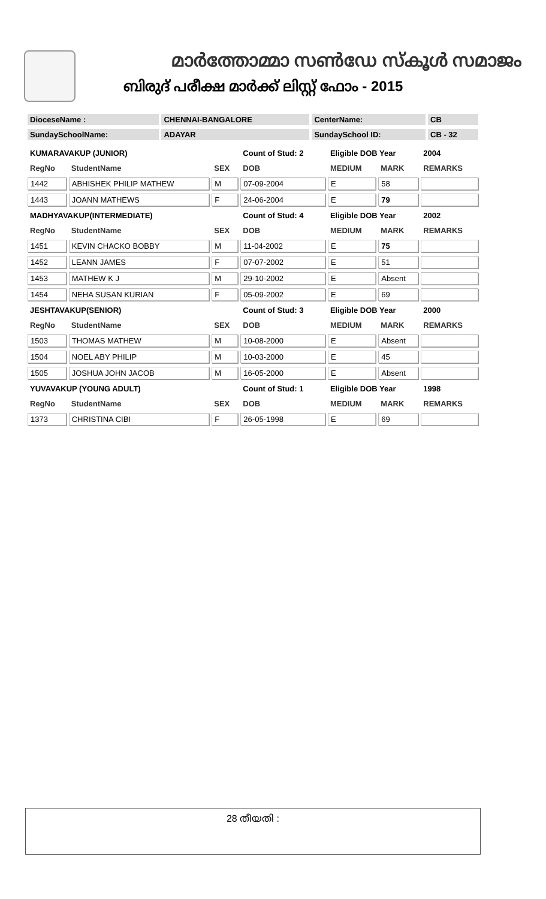മാർത്തോമ്മാ സൺഡേ സ്കൂൾ സമാജം
ബിരുദ് പരീക്ഷ മാർക്ക് ലിസ്റ്റ് ഫോം - 2015
| DioceseName : | CHENNAI-BANGALORE | CenterName: | CB |
| SundaySchoolName: | ADAYAR | SundaySchool ID: | CB - 32 |
| KUMARAVAKUP (JUNIOR) | | | Count of Stud: 2 | Eligible DOB Year | | 2004 |
| RegNo | StudentName | SEX | DOB | MEDIUM | MARK | REMARKS |
| 1442 | ABHISHEK PHILIP MATHEW | M | 07-09-2004 | E | 58 | |
| 1443 | JOANN MATHEWS | F | 24-06-2004 | E | 79 | |
| MADHYAVAKUP(INTERMEDIATE) | | | Count of Stud: 4 | Eligible DOB Year | | 2002 |
| RegNo | StudentName | SEX | DOB | MEDIUM | MARK | REMARKS |
| 1451 | KEVIN CHACKO BOBBY | M | 11-04-2002 | E | 75 | |
| 1452 | LEANN JAMES | F | 07-07-2002 | E | 51 | |
| 1453 | MATHEW K J | M | 29-10-2002 | E | Absent | |
| 1454 | NEHA SUSAN KURIAN | F | 05-09-2002 | E | 69 | |
| JESHTAVAKUP(SENIOR) | | | Count of Stud: 3 | Eligible DOB Year | | 2000 |
| RegNo | StudentName | SEX | DOB | MEDIUM | MARK | REMARKS |
| 1503 | THOMAS MATHEW | M | 10-08-2000 | E | Absent | |
| 1504 | NOEL ABY PHILIP | M | 10-03-2000 | E | 45 | |
| 1505 | JOSHUA JOHN JACOB | M | 16-05-2000 | E | Absent | |
| YUVAVAKUP (YOUNG ADULT) | | | Count of Stud: 1 | Eligible DOB Year | | 1998 |
| RegNo | StudentName | SEX | DOB | MEDIUM | MARK | REMARKS |
| 1373 | CHRISTINA CIBI | F | 26-05-1998 | E | 69 | |
28 തീയതി :